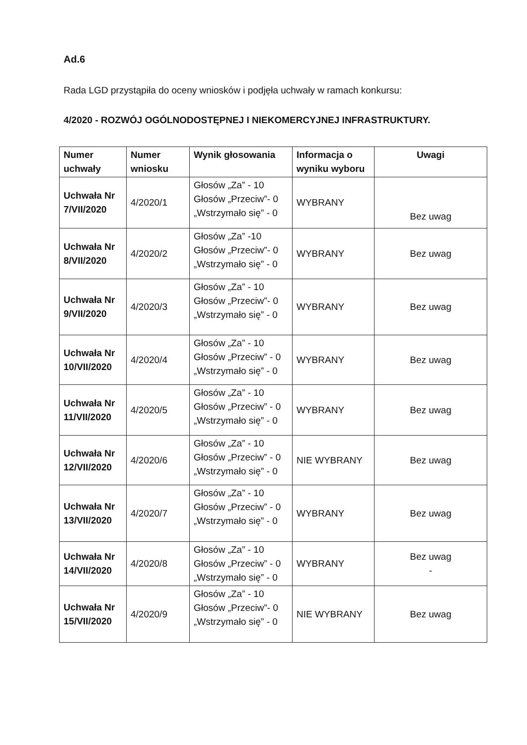Ad.6
Rada LGD przystąpiła do oceny wniosków i podjęła uchwały w ramach konkursu:
4/2020 - ROZWÓJ OGÓLNODOSTĘPNEJ I NIEKOMERCYJNEJ INFRASTRUKTURY.
| Numer uchwały | Numer wniosku | Wynik głosowania | Informacja o wyniku wyboru | Uwagi |
| --- | --- | --- | --- | --- |
| Uchwała Nr 7/VII/2020 | 4/2020/1 | Głosów „Za” - 10 Głosów „Przeciw”- 0 „Wstrzymało się” - 0 | WYBRANY | Bez uwag |
| Uchwała Nr 8/VII/2020 | 4/2020/2 | Głosów „Za” -10 Głosów „Przeciw”- 0 „Wstrzymało się” - 0 | WYBRANY | Bez uwag |
| Uchwała Nr 9/VII/2020 | 4/2020/3 | Głosów „Za” - 10 Głosów „Przeciw”- 0 „Wstrzymało się” - 0 | WYBRANY | Bez uwag |
| Uchwała Nr 10/VII/2020 | 4/2020/4 | Głosów „Za” - 10 Głosów „Przeciw” - 0 „Wstrzymało się” - 0 | WYBRANY | Bez uwag |
| Uchwała Nr 11/VII/2020 | 4/2020/5 | Głosów „Za” - 10 Głosów „Przeciw” - 0 „Wstrzymało się” - 0 | WYBRANY | Bez uwag |
| Uchwała Nr 12/VII/2020 | 4/2020/6 | Głosów „Za” - 10 Głosów „Przeciw” - 0 „Wstrzymało się” - 0 | NIE WYBRANY | Bez uwag |
| Uchwała Nr 13/VII/2020 | 4/2020/7 | Głosów „Za” - 10 Głosów „Przeciw” - 0 „Wstrzymało się” - 0 | WYBRANY | Bez uwag |
| Uchwała Nr 14/VII/2020 | 4/2020/8 | Głosów „Za” - 10 Głosów „Przeciw” - 0 „Wstrzymało się” - 0 | WYBRANY | Bez uwag - |
| Uchwała Nr 15/VII/2020 | 4/2020/9 | Głosów „Za” - 10 Głosów „Przeciw”- 0 „Wstrzymało się” - 0 | NIE WYBRANY | Bez uwag |